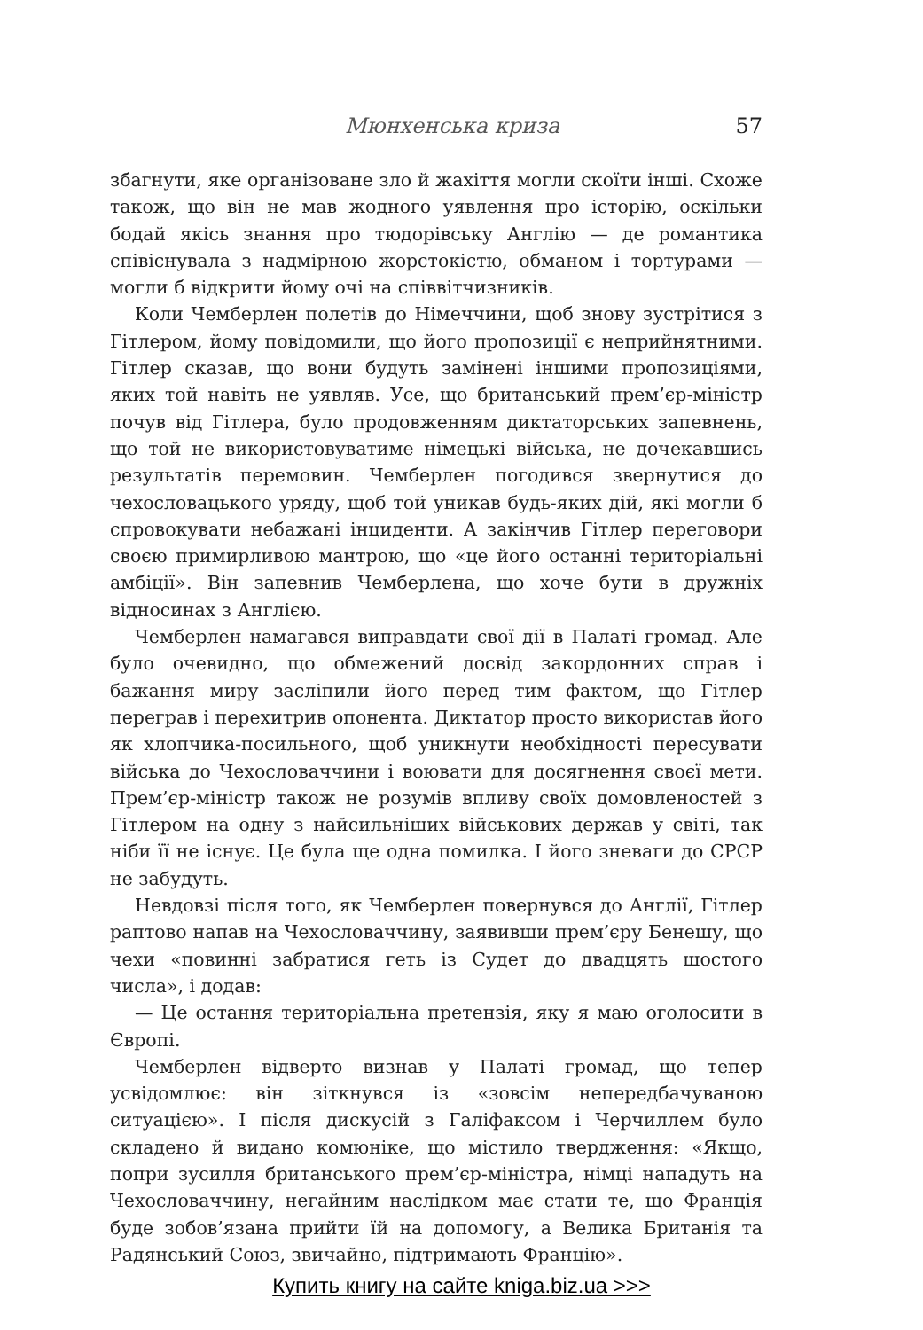Мюнхенська криза 57
збагнути, яке організоване зло й жахіття могли скоїти інші. Схоже також, що він не мав жодного уявлення про історію, оскільки бодай якісь знання про тюдорівську Англію — де романтика співіснувала з надмірною жорстокістю, обманом і тортурами — могли б відкрити йому очі на співвітчизників.
Коли Чемберлен полетів до Німеччини, щоб знову зустрітися з Гітлером, йому повідомили, що його пропозиції є неприйнятними. Гітлер сказав, що вони будуть замінені іншими пропозиціями, яких той навіть не уявляв. Усе, що британський прем’єр-міністр почув від Гітлера, було продовженням диктаторських запевнень, що той не використовуватиме німецькі війська, не дочекавшись результатів перемовин. Чемберлен погодився звернутися до чехословацького уряду, щоб той уникав будь-яких дій, які могли б спровокувати небажані інциденти. А закінчив Гітлер переговори своєю примирливою мантрою, що «це його останні територіальні амбіції». Він запевнив Чемберлена, що хоче бути в дружніх відносинах з Англією.
Чемберлен намагався виправдати свої дії в Палаті громад. Але було очевидно, що обмежений досвід закордонних справ і бажання миру засліпили його перед тим фактом, що Гітлер переграв і перехитрив опонента. Диктатор просто використав його як хлопчика-посильного, щоб уникнути необхідності пересувати війська до Чехословаччини і воювати для досягнення своєї мети. Прем’єр-міністр також не розумів впливу своїх домовленостей з Гітлером на одну з найсильніших військових держав у світі, так ніби її не існує. Це була ще одна помилка. І його зневаги до СРСР не забудуть.
Невдовзі після того, як Чемберлен повернувся до Англії, Гітлер раптово напав на Чехословаччину, заявивши прем’єру Бенешу, що чехи «повинні забратися геть із Судет до двадцять шостого числа», і додав:
— Це остання територіальна претензія, яку я маю оголосити в Європі.
Чемберлен відверто визнав у Палаті громад, що тепер усвідомлює: він зіткнувся із «зовсім непередбачуваною ситуацією». І після дискусій з Галіфаксом і Черчиллем було складено й видано комюніке, що містило твердження: «Якщо, попри зусилля британського прем’єр-міністра, німці нападуть на Чехословаччину, негайним наслідком має стати те, що Франція буде зобов’язана прийти їй на допомогу, а Велика Британія та Радянський Союз, звичайно, підтримають Францію».
Купить книгу на сайте kniga.biz.ua >>>